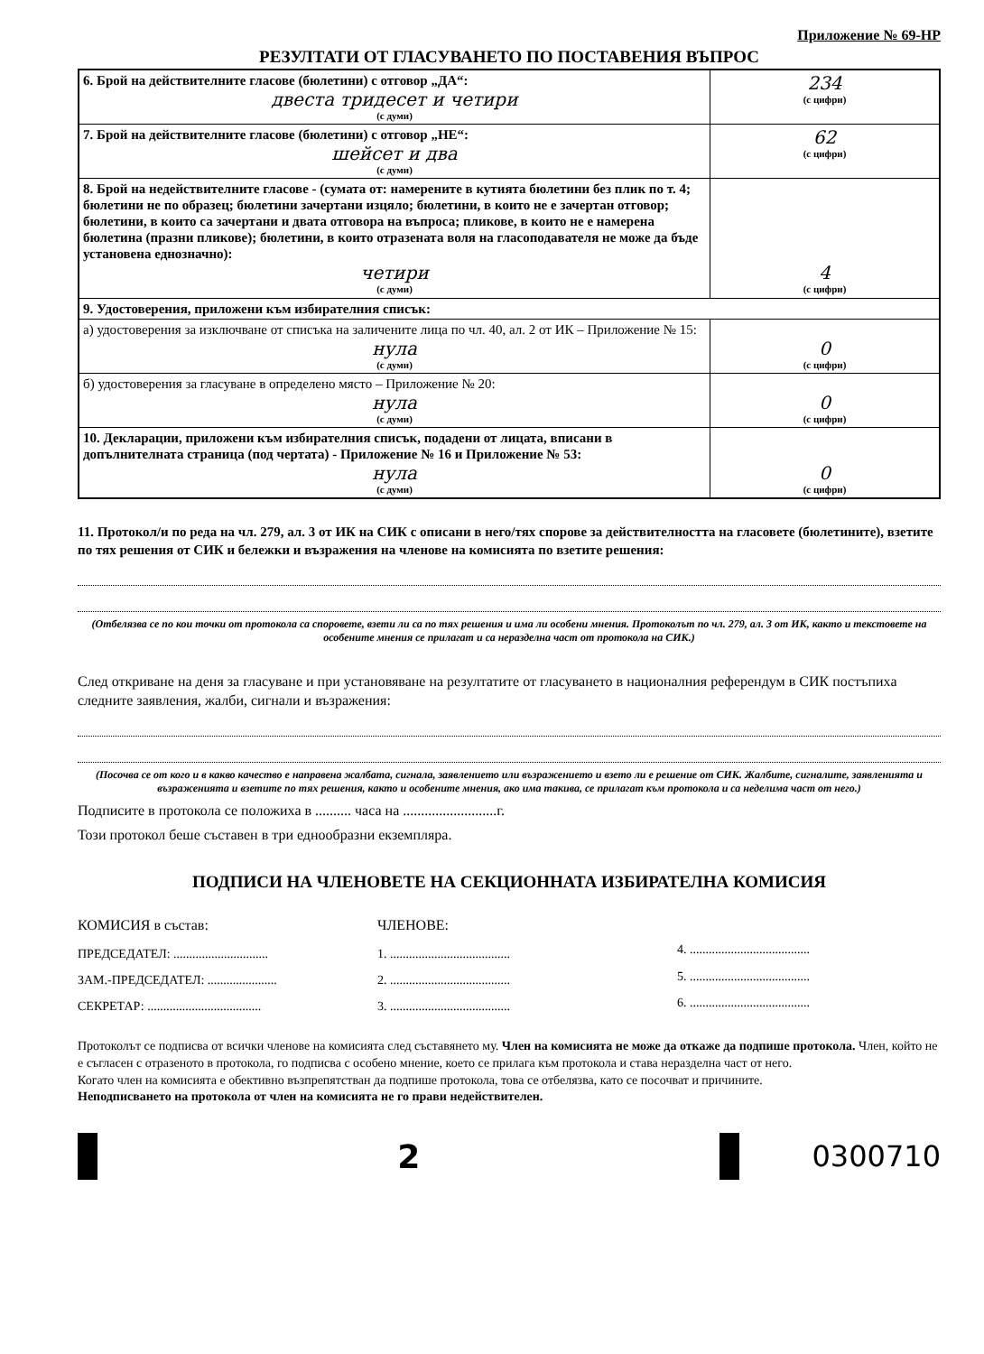Приложение № 69-НР
РЕЗУЛТАТИ ОТ ГЛАСУВАНЕТО ПО ПОСТАВЕНИЯ ВЪПРОС
| 6. Брой на действителните гласове (бюлетини) с отговор „ДА“: двеста тридесет и четири (с думи) | 234 (с цифри) |
| 7. Брой на действителните гласове (бюлетини) с отговор „НЕ“: шейсет и два (с думи) | 62 (с цифри) |
| 8. Брой на недействителните гласове - (сумата от: намерените в кутията бюлетини без плик по т. 4; бюлетини не по образец; бюлетини зачертани изцяло; бюлетини, в които не е зачертан отговор; бюлетини, в които са зачертани и двата отговора на въпроса; пликове, в които не е намерена бюлетина (празни пликове); бюлетини, в които отразената воля на гласоподавателя не може да бъде установена еднозначно): четири (с думи) | 4 (с цифри) |
| 9. Удостоверения, приложени към избирателния списък: | |
| а) удостоверения за изключване от списъка на заличените лица по чл. 40, ал. 2 от ИК – Приложение № 15: нула (с думи) | 0 (с цифри) |
| б) удостоверения за гласуване в определено място – Приложение № 20: нула (с думи) | 0 (с цифри) |
| 10. Декларации, приложени към избирателния списък, подадени от лицата, вписани в допълнителната страница (под чертата) - Приложение № 16 и Приложение № 53: нула (с думи) | 0 (с цифри) |
11. Протокол/и по реда на чл. 279, ал. 3 от ИК на СИК с описани в него/тях спорове за действителността на гласовете (бюлетините), взетите по тях решения от СИК и бележки и възражения на членове на комисията по взетите решения:
(Отбелязва се по кои точки от протокола са споровете, взети ли са по тях решения и има ли особени мнения. Протоколът по чл. 279, ал. 3 от ИК, както и текстовете на особените мнения се прилагат и са неразделна част от протокола на СИК.)
След откриване на деня за гласуване и при установяване на резултатите от гласуването в националния референдум в СИК постъпиха следните заявления, жалби, сигнали и възражения:
(Посочва се от кого и в какво качество е направена жалбата, сигнала, заявлението или възражението и взето ли е решение от СИК. Жалбите, сигналите, заявленията и възраженията и взетите по тях решения, както и особените мнения, ако има такива, се прилагат към протокола и са неделима част от него.)
Подписите в протокола се положиха в .......... часа на ..........................г.
Този протокол беше съставен в три еднообразни екземпляра.
ПОДПИСИ НА ЧЛЕНОВЕТЕ НА СЕКЦИОННАТА ИЗБИРАТЕЛНА КОМИСИЯ
КОМИСИЯ в състав:
ПРЕДСЕДАТЕЛ: ..............................
ЗАМ.-ПРЕДСЕДАТЕЛ: ......................
СЕКРЕТАР: ....................................
ЧЛЕНОВЕ:
1. ......................................
2. ......................................
3. ......................................
4. ......................................
5. ......................................
6. ......................................
Протоколът се подписва от всички членове на комисията след съставянето му. Член на комисията не може да откаже да подпише протокола. Член, който не е съгласен с отразеното в протокола, го подписва с особено мнение, което се прилага към протокола и става неразделна част от него.
Когато член на комисията е обективно възпрепятстван да подпише протокола, това се отбелязва, като се посочват и причините.
Неподписването на протокола от член на комисията не го прави недействителен.
2 0300710